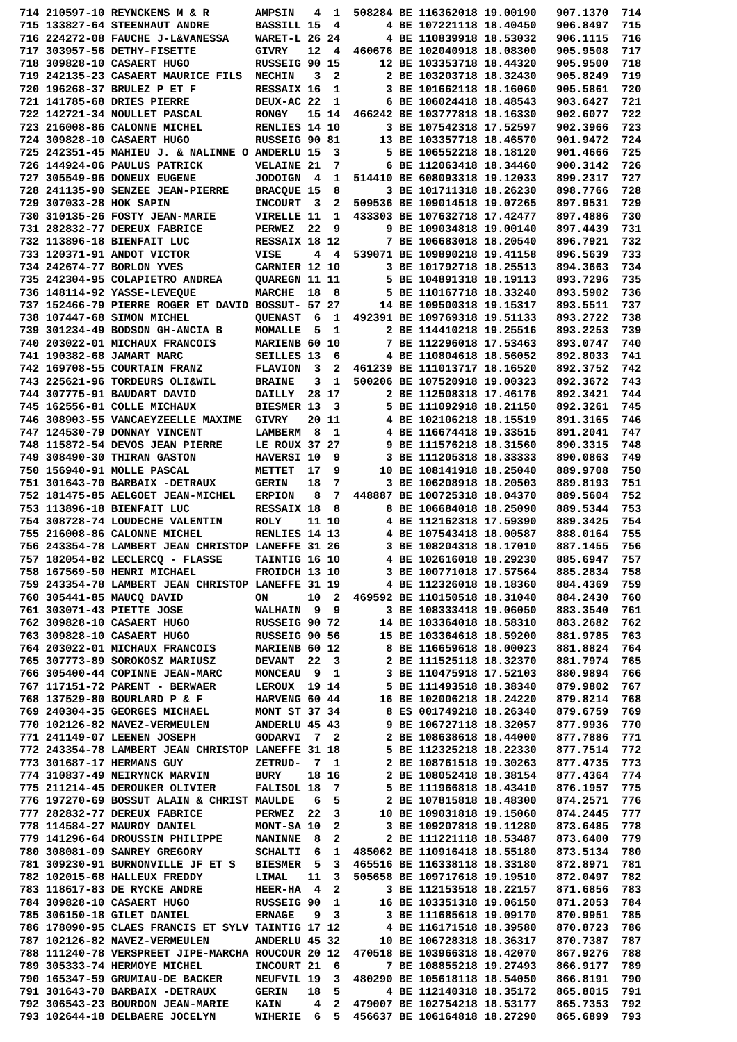714 210597-10 REYNCKENS M & R       AMPSIN   4  1  508284 BE 116362018 19.00190   907.1370  714
715 133827-64 STEENHAUT ANDRE       BASSILL 15  4       4 BE 107221118 18.40450   906.8497  715
716 224272-08 FAUCHE J-L&VANESSA    WARET-L 26 24       4 BE 110839918 18.53032   906.1115  716
717 303957-56 DETHY-FISETTE         GIVRY   12  4  460676 BE 102040918 18.08300   905.9508  717
718 309828-10 CASAERT HUGO          RUSSEIG 90 15      12 BE 103353718 18.44320   905.9500  718
719 242135-23 CASAERT MAURICE FILS  NECHIN   3  2       2 BE 103203718 18.32430   905.8249  719
720 196268-37 BRULEZ P ET F         RESSAIX 16  1       3 BE 101662118 18.16060   905.5861  720
721 141785-68 DRIES PIERRE          DEUX-AC 22  1       6 BE 106024418 18.48543   903.6427  721
722 142721-34 NOULLET PASCAL        RONGY   15 14  466242 BE 103777818 18.16330   902.6077  722
723 216008-86 CALONNE MICHEL        RENLIES 14 10       3 BE 107542318 17.52597   902.3966  723
724 309828-10 CASAERT HUGO          RUSSEIG 90 81      13 BE 103357718 18.46570   901.9472  724
725 242351-45 MAHIEU J. & NALINNE O ANDERLU 15  3       5 BE 106552218 18.18120   901.4666  725
726 144924-06 PAULUS PATRICK        VELAINE 21  7       6 BE 112063418 18.34460   900.3142  726
727 305549-96 DONEUX EUGENE         JODOIGN  4  1  514410 BE 608093318 19.12033   899.2317  727
728 241135-90 SENZEE JEAN-PIERRE    BRACQUE 15  8       3 BE 101711318 18.26230   898.7766  728
729 307033-28 HOK SAPIN             INCOURT  3  2  509536 BE 109014518 19.07265   897.9531  729
730 310135-26 FOSTY JEAN-MARIE      VIRELLE 11  1  433303 BE 107632718 17.42477   897.4886  730
731 282832-77 DEREUX FABRICE        PERWEZ  22  9       9 BE 109034818 19.00140   897.4439  731
732 113896-18 BIENFAIT LUC          RESSAIX 18 12       7 BE 106683018 18.20540   896.7921  732
733 120371-91 ANDOT VICTOR          VISE     4  4  539071 BE 109890218 19.41158   896.5639  733
734 242674-77 BORLON YVES           CARNIER 12 10       3 BE 101792718 18.25513   894.3663  734
735 242304-95 COLAPIETRO ANDREA     QUAREGN 11 11       5 BE 104891318 18.19113   893.7296  735
736 148114-92 YASSE-LEVEQUE         MARCHE  18  8       5 BE 110167718 18.33240   893.5902  736
737 152466-79 PIERRE ROGER ET DAVID BOSSUT- 57 27      14 BE 109500318 19.15317   893.5511  737
738 107447-68 SIMON MICHEL          QUENAST  6  1  492391 BE 109769318 19.51133   893.2722  738
739 301234-49 BODSON GH-ANCIA B     MOMALLE  5  1       2 BE 114410218 19.25516   893.2253  739
740 203022-01 MICHAUX FRANCOIS      MARIENB 60 10       7 BE 112296018 17.53463   893.0747  740
741 190382-68 JAMART MARC           SEILLES 13  6       4 BE 110804618 18.56052   892.8033  741
742 169708-55 COURTAIN FRANZ        FLAVION  3  2  461239 BE 111013717 18.16520   892.3752  742
743 225621-96 TORDEURS OLI&WIL      BRAINE   3  1  500206 BE 107520918 19.00323   892.3672  743
744 307775-91 BAUDART DAVID         DAILLY  28 17       2 BE 112508318 17.46176   892.3421  744
745 162556-81 COLLE MICHAUX         BIESMER 13  3       5 BE 111092918 18.21150   892.3261  745
746 308903-55 VANCAEYZEELLE MAXIME  GIVRY   20 11       4 BE 102106218 18.15519   891.3165  746
747 124530-79 DONNAY VINCENT        LAMBERM  8  1       4 BE 116674418 19.33515   891.2041  747
748 115872-54 DEVOS JEAN PIERRE     LE ROUX 37 27       9 BE 111576218 18.31560   890.3315  748
749 308490-30 THIRAN GASTON         HAVERSI 10  9       3 BE 111205318 18.33333   890.0863  749
750 156940-91 MOLLE PASCAL          METTET  17  9      10 BE 108141918 18.25040   889.9708  750
751 301643-70 BARBAIX -DETRAUX      GERIN   18  7       3 BE 106208918 18.20503   889.8193  751
752 181475-85 AELGOET JEAN-MICHEL   ERPION   8  7  448887 BE 100725318 18.04370   889.5604  752
753 113896-18 BIENFAIT LUC          RESSAIX 18  8       8 BE 106684018 18.25090   889.5344  753
754 308728-74 LOUDECHE VALENTIN     ROLY    11 10       4 BE 112162318 17.59390   889.3425  754
755 216008-86 CALONNE MICHEL        RENLIES 14 13       4 BE 107543418 18.00587   888.0164  755
756 243354-78 LAMBERT JEAN CHRISTOP LANEFFE 31 26       3 BE 108204318 18.17010   887.1455  756
757 182054-82 LECLERCQ - FLASSE     TAINTIG 16 10       4 BE 102616018 18.29230   885.6947  757
758 167569-50 HENRI MICHAEL         FROIDCH 13 10       3 BE 100771018 17.57564   885.2834  758
759 243354-78 LAMBERT JEAN CHRISTOP LANEFFE 31 19       4 BE 112326018 18.18360   884.4369  759
760 305441-85 MAUCQ DAVID           ON      10  2  469592 BE 110150518 18.31040   884.2430  760
761 303071-43 PIETTE JOSE           WALHAIN  9  9       3 BE 108333418 19.06050   883.3540  761
762 309828-10 CASAERT HUGO          RUSSEIG 90 72      14 BE 103364018 18.58310   883.2682  762
763 309828-10 CASAERT HUGO          RUSSEIG 90 56      15 BE 103364618 18.59200   881.9785  763
764 203022-01 MICHAUX FRANCOIS      MARIENB 60 12       8 BE 116659618 18.00023   881.8824  764
765 307773-89 SOROKOSZ MARIUSZ      DEVANT  22  3       2 BE 111525118 18.32370   881.7974  765
766 305400-44 COPINNE JEAN-MARC     MONCEAU  9  1       3 BE 110475918 17.52103   880.9894  766
767 117151-72 PARENT - BERWAER      LEROUX  19 14       5 BE 111493518 18.38340   879.9802  767
768 137529-80 BOURLARD P & F        HARVENG 60 44      16 BE 102006218 18.24220   879.8214  768
769 240304-35 GEORGES MICHAEL       MONT ST 37 34       8 ES 001749218 18.26340   879.6759  769
770 102126-82 NAVEZ-VERMEULEN       ANDERLU 45 43       9 BE 106727118 18.32057   877.9936  770
771 241149-07 LEENEN JOSEPH         GODARVI  7  2       2 BE 108638618 18.44000   877.7886  771
772 243354-78 LAMBERT JEAN CHRISTOP LANEFFE 31 18       5 BE 112325218 18.22330   877.7514  772
773 301687-17 HERMANS GUY           ZETRUD-  7  1       2 BE 108761518 19.30263   877.4735  773
774 310837-49 NEIRYNCK MARVIN       BURY    18 16       2 BE 108052418 18.38154   877.4364  774
775 211214-45 DEROUKER OLIVIER      FALISOL 18  7       5 BE 111966818 18.43410   876.1957  775
776 197270-69 BOSSUT ALAIN & CHRIST MAULDE   6  5       2 BE 107815818 18.48300   874.2571  776
777 282832-77 DEREUX FABRICE        PERWEZ  22  3      10 BE 109031818 19.15060   874.2445  777
778 114584-27 MAUROY DANIEL         MONT-SA 10  2       3 BE 109207818 19.11280   873.6485  778
779 141296-64 DROUSSIN PHILIPPE     NANINNE  8  2       2 BE 111221118 18.53487   873.6400  779
780 308081-09 SANREY GREGORY        SCHALTI  6  1  485062 BE 110916418 18.55180   873.5134  780
781 309230-91 BURNONVILLE JF ET S   BIESMER  5  3  465516 BE 116338118 18.33180   872.8971  781
782 102015-68 HALLEUX FREDDY        LIMAL   11  3  505658 BE 109717618 19.19510   872.0497  782
783 118617-83 DE RYCKE ANDRE        HEER-HA  4  2       3 BE 112153518 18.22157   871.6856  783
784 309828-10 CASAERT HUGO          RUSSEIG 90  1      16 BE 103351318 19.06150   871.2053  784
785 306150-18 GILET DANIEL          ERNAGE   9  3       3 BE 111685618 19.09170   870.9951  785
786 178090-95 CLAES FRANCIS ET SYLV TAINTIG 17 12       4 BE 116171518 18.39580   870.8723  786
787 102126-82 NAVEZ-VERMEULEN       ANDERLU 45 32      10 BE 106728318 18.36317   870.7387  787
788 111240-78 VERSPREET JIPE-MARCHA ROUCOUR 20 12  470518 BE 103966318 18.42070   867.9276  788
789 305333-74 HERMOYE MICHEL        INCOURT 21  6       7 BE 108855218 19.27493   866.9177  789
790 165347-59 GRUMIAU-DE BACKER     NEUFVIL 19  3  480290 BE 105618118 18.54050   866.8191  790
791 301643-70 BARBAIX -DETRAUX      GERIN   18  5       4 BE 112140318 18.35172   865.8015  791
792 306543-23 BOURDON JEAN-MARIE    KAIN     4  2  479007 BE 102754218 18.53177   865.7353  792
793 102644-18 DELBAERE JOCELYN      WIHERIE  6  5  456637 BE 106164818 18.27290   865.6899  793